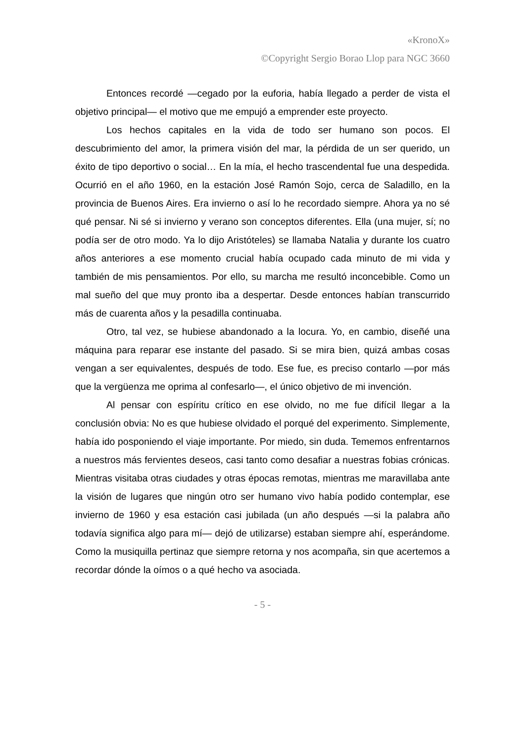«KronoX»
©Copyright Sergio Borao Llop para NGC 3660
Entonces recordé —cegado por la euforia, había llegado a perder de vista el objetivo principal— el motivo que me empujó a emprender este proyecto.
Los hechos capitales en la vida de todo ser humano son pocos. El descubrimiento del amor, la primera visión del mar, la pérdida de un ser querido, un éxito de tipo deportivo o social… En la mía, el hecho trascendental fue una despedida. Ocurrió en el año 1960, en la estación José Ramón Sojo, cerca de Saladillo, en la provincia de Buenos Aires. Era invierno o así lo he recordado siempre. Ahora ya no sé qué pensar. Ni sé si invierno y verano son conceptos diferentes. Ella (una mujer, sí; no podía ser de otro modo. Ya lo dijo Aristóteles) se llamaba Natalia y durante los cuatro años anteriores a ese momento crucial había ocupado cada minuto de mi vida y también de mis pensamientos. Por ello, su marcha me resultó inconcebible. Como un mal sueño del que muy pronto iba a despertar. Desde entonces habían transcurrido más de cuarenta años y la pesadilla continuaba.
Otro, tal vez, se hubiese abandonado a la locura. Yo, en cambio, diseñé una máquina para reparar ese instante del pasado. Si se mira bien, quizá ambas cosas vengan a ser equivalentes, después de todo. Ese fue, es preciso contarlo —por más que la vergüenza me oprima al confesarlo—, el único objetivo de mi invención.
Al pensar con espíritu crítico en ese olvido, no me fue difícil llegar a la conclusión obvia: No es que hubiese olvidado el porqué del experimento. Simplemente, había ido posponiendo el viaje importante. Por miedo, sin duda. Tememos enfrentarnos a nuestros más fervientes deseos, casi tanto como desafiar a nuestras fobias crónicas. Mientras visitaba otras ciudades y otras épocas remotas, mientras me maravillaba ante la visión de lugares que ningún otro ser humano vivo había podido contemplar, ese invierno de 1960 y esa estación casi jubilada (un año después —si la palabra año todavía significa algo para mí— dejó de utilizarse) estaban siempre ahí, esperándome. Como la musiquilla pertinaz que siempre retorna y nos acompaña, sin que acertemos a recordar dónde la oímos o a qué hecho va asociada.
- 5 -